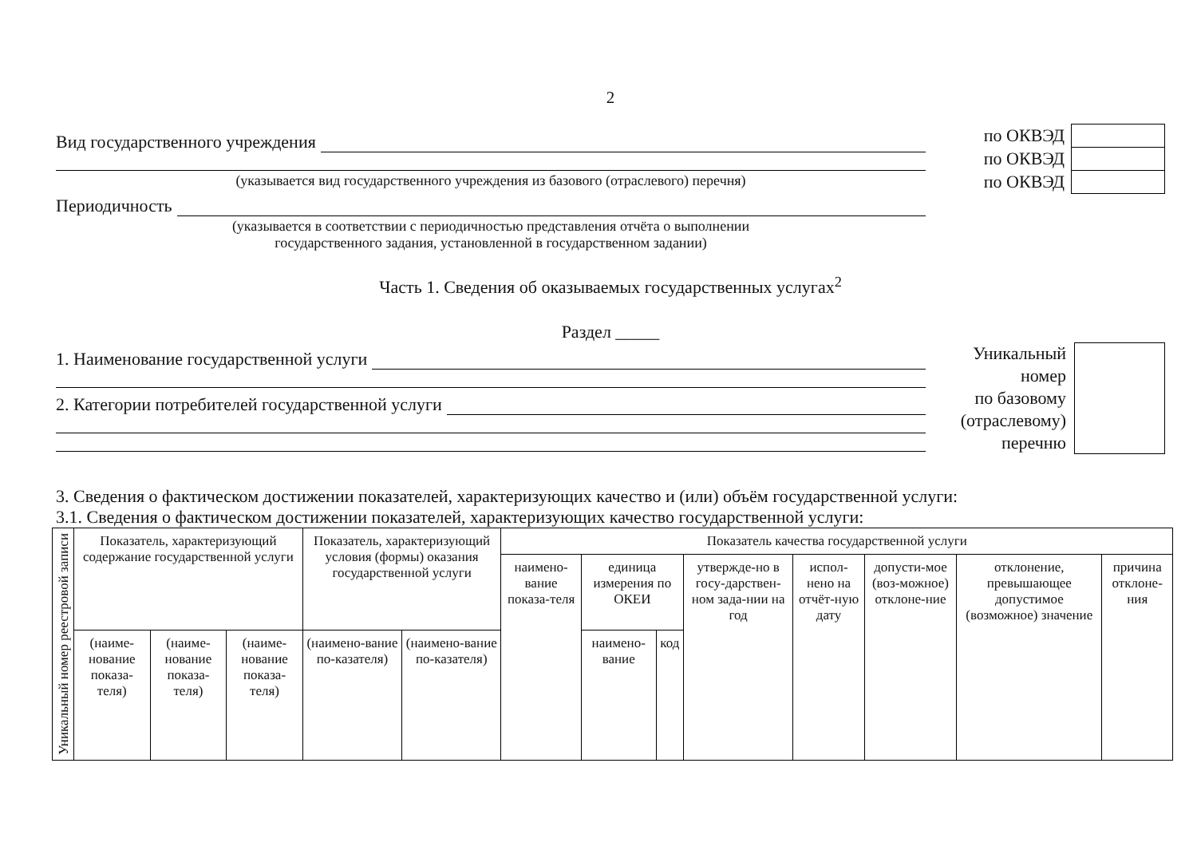2
Вид государственного учреждения
(указывается вид государственного учреждения из базового (отраслевого) перечня)
Периодичность
(указывается в соответствии с периодичностью представления отчёта о выполнении
государственного задания, установленной в государственном задании)
| по ОКВЭД | |
| по ОКВЭД | |
| по ОКВЭД | |
Часть 1. Сведения об оказываемых государственных услугах<sup>2</sup>
Раздел _____
1. Наименование государственной услуги
2. Категории потребителей государственной услуги
Уникальный
номер
по базовому
(отраслевому)
перечню
3. Сведения о фактическом достижении показателей, характеризующих качество и (или) объём государственной услуги:
3.1. Сведения о фактическом достижении показателей, характеризующих качество государственной услуги:
| Уникальный номер реестровой записи | Показатель, характеризующий содержание государственной услуги | | | Показатель, характеризующий условия (формы) оказания государственной услуги | | Показатель качества государственной услуги | | | | | | | |
| --- | --- | --- | --- | --- | --- | --- | --- | --- | --- | --- | --- | --- | --- |
| | | | | | | наимено-вание показа-теля | единица измерения по ОКЕИ | | утвержде-но в госу-дарствен-ном зада-нии на год | испол-нено на отчёт-ную дату | допусти-мое (воз-можное) отклоне-ние | отклонение, превышающее допустимое (возможное) значение | причина отклоне-ния |
| | (наиме-нование показа-теля) | (наиме-нование показа-теля) | (наиме-нование показа-теля) | (наимено-вание по-казателя) | (наимено-вание по-казателя) | | наимено-вание | код | | | | | |